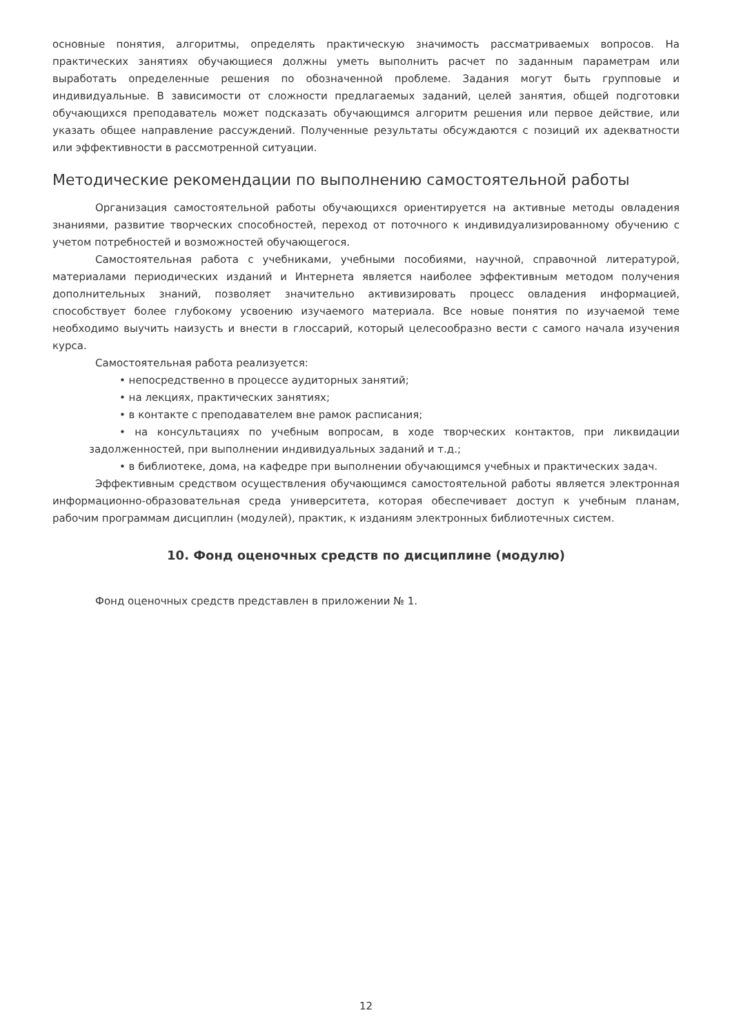основные понятия, алгоритмы, определять практическую значимость рассматриваемых вопросов. На практических занятиях обучающиеся должны уметь выполнить расчет по заданным параметрам или выработать определенные решения по обозначенной проблеме. Задания могут быть групповые и индивидуальные. В зависимости от сложности предлагаемых заданий, целей занятия, общей подготовки обучающихся преподаватель может подсказать обучающимся алгоритм решения или первое действие, или указать общее направление рассуждений. Полученные результаты обсуждаются с позиций их адекватности или эффективности в рассмотренной ситуации.
Методические рекомендации по выполнению самостоятельной работы
Организация самостоятельной работы обучающихся ориентируется на активные методы овладения знаниями, развитие творческих способностей, переход от поточного к индивидуализированному обучению с учетом потребностей и возможностей обучающегося.
Самостоятельная работа с учебниками, учебными пособиями, научной, справочной литературой, материалами периодических изданий и Интернета является наиболее эффективным методом получения дополнительных знаний, позволяет значительно активизировать процесс овладения информацией, способствует более глубокому усвоению изучаемого материала. Все новые понятия по изучаемой теме необходимо выучить наизусть и внести в глоссарий, который целесообразно вести с самого начала изучения курса.
Самостоятельная работа реализуется:
• непосредственно в процессе аудиторных занятий;
• на лекциях, практических занятиях;
• в контакте с преподавателем вне рамок расписания;
• на консультациях по учебным вопросам, в ходе творческих контактов, при ликвидации задолженностей, при выполнении индивидуальных заданий и т.д.;
• в библиотеке, дома, на кафедре при выполнении обучающимся учебных и практических задач.
Эффективным средством осуществления обучающимся самостоятельной работы является электронная информационно-образовательная среда университета, которая обеспечивает доступ к учебным планам, рабочим программам дисциплин (модулей), практик, к изданиям электронных библиотечных систем.
10. Фонд оценочных средств по дисциплине (модулю)
Фонд оценочных средств представлен в приложении № 1.
12